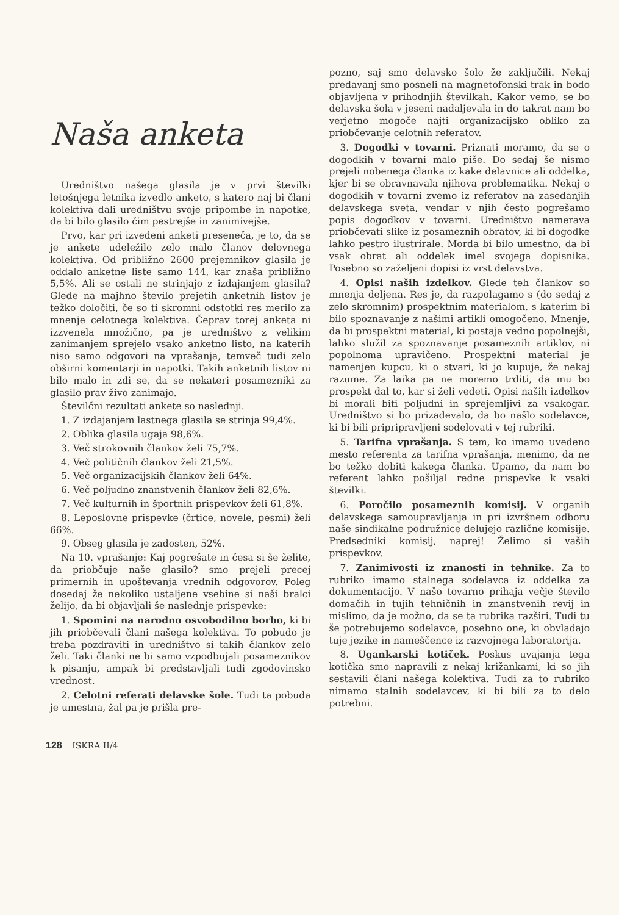Naša anketa
Uredništvo našega glasila je v prvi številki letošnjega letnika izvedlo anketo, s katero naj bi člani kolektiva dali uredništvu svoje pripombe in napotke, da bi bilo glasilo čim pestrejše in zanimivejše.
Prvo, kar pri izvedeni anketi presenečа, je to, da se je ankete udeležilo zelo malo članov delovnega kolektiva. Od približno 2600 prejemnikov glasila je oddalo anketne liste samo 144, kar znaša približno 5,5%. Ali se ostali ne strinjajo z izdajanjem glasila? Glede na majhno število prejetih anketnih listov je težko določiti, če so ti skromni odstotki res merilo za mnenje celotnega kolektiva. Čeprav torej anketa ni izzvenela množično, pa je uredništvo z velikim zanimanjem sprejelo vsako anketno listo, na katerih niso samo odgovori na vprašanja, temveč tudi zelo obširni komentarji in napotki. Takih anketnih listov ni bilo malo in zdi se, da se nekateri posamezniki za glasilo prav živo zanimajo.
Številčni rezultati ankete so naslednji.
1. Z izdajanjem lastnega glasila se strinja 99,4%.
2. Oblika glasila ugaja 98,6%.
3. Več strokovnih člankov želi 75,7%.
4. Več političnih člankov želi 21,5%.
5. Več organizacijskih člankov želi 64%.
6. Več poljudno znanstvenih člankov želi 82,6%.
7. Več kulturnih in športnih prispevkov želi 61,8%.
8. Leposlovne prispevke (črtice, novele, pesmi) želi 66%.
9. Obseg glasila je zadosten, 52%.
Na 10. vprašanje: Kaj pogrešate in česa si še želite, da priobčuje naše glasilo? smo prejeli precej primernih in upoštevanja vrednih odgovorov. Poleg dosedaj že nekoliko ustaljene vsebine si naši bralci želijo, da bi objavljali še naslednje prispevke:
1. Spomini na narodno osvobodilno borbo, ki bi jih priobčevali člani našega kolektiva. To pobudo je treba pozdraviti in uredništvo si takih člankov zelo želi. Taki članki ne bi samo vzpodbujali posameznikov k pisanju, ampak bi predstavljali tudi zgodovinsko vrednost.
2. Celotni referati delavske šole. Tudi ta pobuda je umestna, žal pa je prišla pre-
pozno, saj smo delavsko šolo že zaključili. Nekaj predavanj smo posneli na magnetofonski trak in bodo objavljena v prihodnjih številkah. Kakor vemo, se bo delavska šola v jeseni nadaljevala in do takrat nam bo verjetno mogoče najti organizacijsko obliko za priobčevanje celotnih referatov.
3. Dogodki v tovarni. Priznati moramo, da se o dogodkih v tovarni malo piše. Do sedaj še nismo prejeli nobenega članka iz kake delavnice ali oddelka, kjer bi se obravnavala njihova problematika. Nekaj o dogodkih v tovarni zvemo iz referatov na zasedanjih delavskega sveta, vendar v njih često pogrešamo popis dogodkov v tovarni. Uredništvo namerava priobčevati slike iz posameznih obratov, ki bi dogodke lahko pestro ilustrirale. Morda bi bilo umestno, da bi vsak obrat ali oddelek imel svojega dopisnika. Posebno so zaželjeni dopisi iz vrst delavstva.
4. Opisi naših izdelkov. Glede teh člankov so mnenja deljena. Res je, da razpolagamo s (do sedaj z zelo skromnim) prospektnim materialom, s katerim bi bilo spoznavanje z našimi artikli omogočeno. Mnenje, da bi prospektni material, ki postaja vedno popolnejši, lahko služil za spoznavanje posameznih artiklov, ni popolnoma upravičeno. Prospektni material je namenjen kupcu, ki o stvari, ki jo kupuje, že nekaj razume. Za laika pa ne moremo trditi, da mu bo prospekt dal to, kar si želi vedeti. Opisi naših izdelkov bi morali biti poljudni in sprejemljivi za vsakogar. Uredništvo si bo prizadevalo, da bo našlo sodelavce, ki bi bili pripripravljeni sodelovati v tej rubriki.
5. Tarifna vprašanja. S tem, ko imamo uvedeno mesto referenta za tarifna vprašanja, menimo, da ne bo težko dobiti kakega članka. Upamo, da nam bo referent lahko pošiljal redne prispevke k vsaki številki.
6. Poročilo posameznih komisij. V organih delavskega samoupravljanja in pri izvršnem odboru naše sindikalne podružnice delujejo različne komisije. Predsedniki komisij, naprej! Želimo si vaših prispevkov.
7. Zanimivosti iz znanosti in tehnike. Za to rubriko imamo stalnega sodelavca iz oddelka za dokumentacijo. V našo tovarno prihaja večje število domačih in tujih tehničnih in znanstvenih revij in mislimo, da je možno, da se ta rubrika razširi. Tudi tu še potrebujemo sodelavce, posebno one, ki obvladajo tuje jezike in nameščence iz razvojnega laboratorija.
8. Ugankarski kotiček. Poskus uvajanja tega kotička smo napravili z nekaj križankami, ki so jih sestavili člani našega kolektiva. Tudi za to rubriko nimamo stalnih sodelavcev, ki bi bili za to delo potrebni.
128 ISKRA II/4